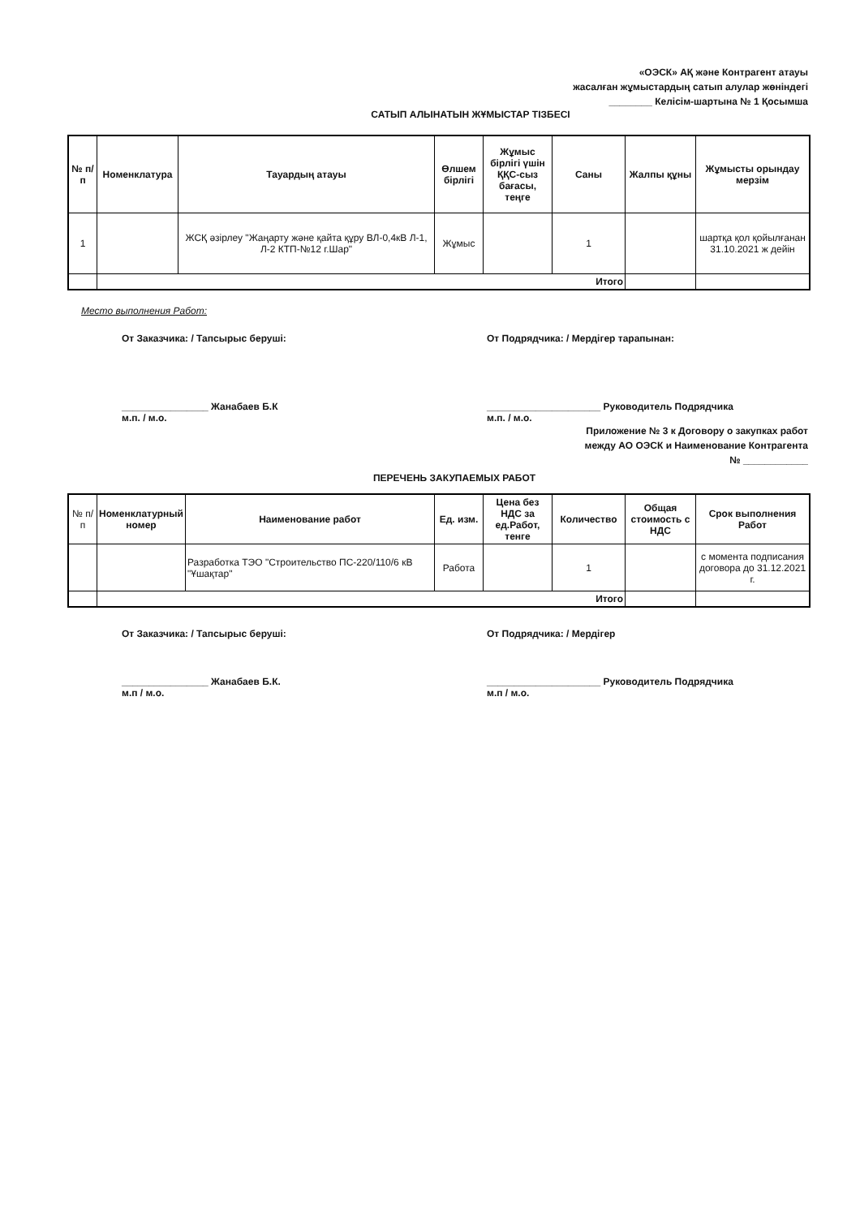«ОЭСК» АҚ және Контрагент атауы
жасалған жұмыстардың сатып алулар жөніндегі
________ Келісім-шартына № 1 Қосымша
САТЫП АЛЫНАТЫН ЖҰМЫСТАР ТІЗБЕСІ
| № п/п | Номенклатура | Тауардың атауы | Өлшем бірлігі | Жұмыс бірлігі үшін ҚҚС-сыз бағасы, теңге | Саны | Жалпы құны | Жұмысты орындау мерзім |
| --- | --- | --- | --- | --- | --- | --- | --- |
| 1 | | ЖСҚ әзірлеу "Жаңарту және қайта құру ВЛ-0,4кВ Л-1, Л-2 КТП-№12 г.Шар" | Жұмыс | | 1 | | шартқа қол қойылғанан 31.10.2021 ж дейін |
| | Итого | | | | | | |
Место выполнения Работ:
От Заказчика: / Тапсырыс беруші: От Подрядчика: / Мердігер тарапынан:
________________ Жанабаев Б.К
м.п. / м.о.
_____________________ Руководитель Подрядчика
м.п. / м.о.
Приложение № 3 к Договору о закупках работ
между АО ОЭСК и Наименование Контрагента
№ ____________
ПЕРЕЧЕНЬ ЗАКУПАЕМЫХ РАБОТ
| № п/п | Номенклатурный номер | Наименование работ | Ед. изм. | Цена без НДС за ед.Работ, тенге | Количество | Общая стоимость с НДС | Срок выполнения Работ |
| --- | --- | --- | --- | --- | --- | --- | --- |
| | | Разработка ТЭО "Строительство ПС-220/110/6 кВ "Ұшақтар" | Работа | | 1 | | с момента подписания договора до 31.12.2021 г. |
| | Итого | | | | | | |
От Заказчика: / Тапсырыс беруші: От Подрядчика: / Мердігер
________________ Жанабаев Б.К.
м.п / м.о.
_____________________ Руководитель Подрядчика
м.п / м.о.